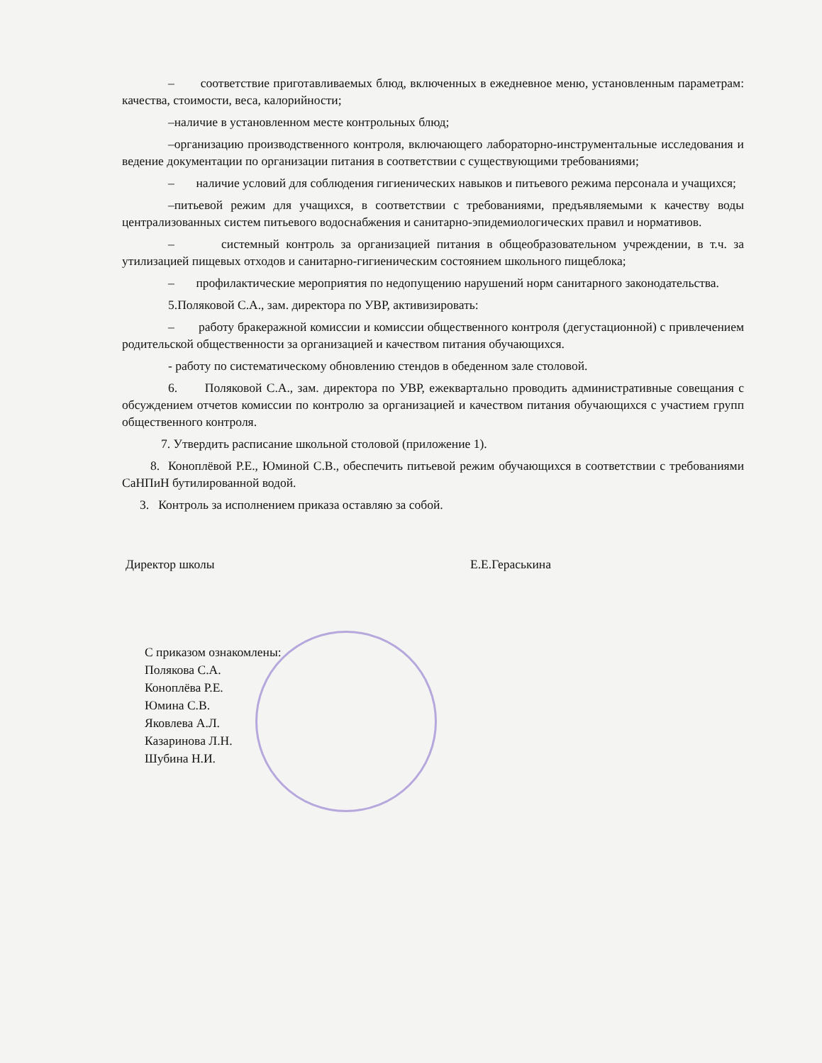– соответствие приготавливаемых блюд, включенных в ежедневное меню, установленным параметрам: качества, стоимости, веса, калорийности;
–наличие в установленном месте контрольных блюд;
–организацию производственного контроля, включающего лабораторно-инструментальные исследования и ведение документации по организации питания в соответствии с существующими требованиями;
– наличие условий для соблюдения гигиенических навыков и питьевого режима персонала и учащихся;
–питьевой режим для учащихся, в соответствии с требованиями, предъявляемыми к качеству воды централизованных систем питьевого водоснабжения и санитарно-эпидемиологических правил и нормативов.
– системный контроль за организацией питания в общеобразовательном учреждении, в т.ч. за утилизацией пищевых отходов и санитарно-гигиеническим состоянием школьного пищеблока;
– профилактические мероприятия по недопущению нарушений норм санитарного законодательства.
5.Поляковой С.А., зам. директора по УВР, активизировать:
– работу бракеражной комиссии и комиссии общественного контроля (дегустационной) с привлечением родительской общественности за организацией и качеством питания обучающихся.
- работу по систематическому обновлению стендов в обеденном зале столовой.
6. Поляковой С.А., зам. директора по УВР, ежеквартально проводить административные совещания с обсуждением отчетов комиссии по контролю за организацией и качеством питания обучающихся с участием групп общественного контроля.
7. Утвердить расписание школьной столовой (приложение 1).
8. Коноплёвой Р.Е., Юминой С.В., обеспечить питьевой режим обучающихся в соответствии с требованиями СаНПиН бутилированной водой.
3. Контроль за исполнением приказа оставляю за собой.
Директор школы Е.Е.Гераськина
С приказом ознакомлены:
Полякова С.А.
Коноплёва Р.Е.
Юмина С.В.
Яковлева А.Л.
Казаринова Л.Н.
Шубина Н.И.